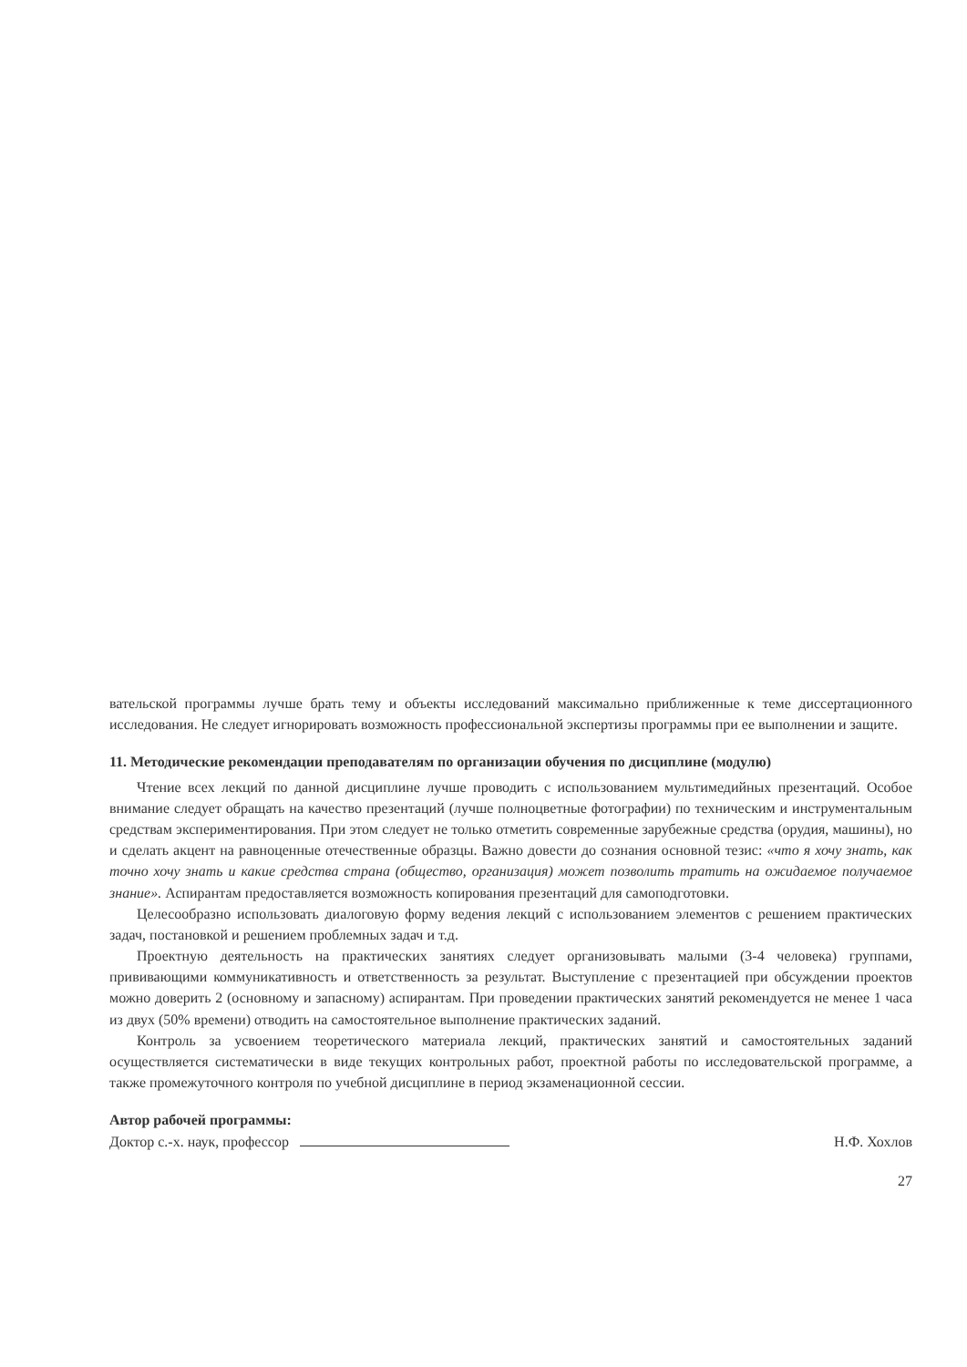вательской программы лучше брать тему и объекты исследований максимально приближенные к теме диссертационного исследования. Не следует игнорировать возможность профессиональной экспертизы программы при ее выполнении и защите.
11. Методические рекомендации преподавателям по организации обучения по дисциплине (модулю)
Чтение всех лекций по данной дисциплине лучше проводить с использованием мультимедийных презентаций. Особое внимание следует обращать на качество презентаций (лучше полноцветные фотографии) по техническим и инструментальным средствам экспериментирования. При этом следует не только отметить современные зарубежные средства (орудия, машины), но и сделать акцент на равноценные отечественные образцы. Важно довести до сознания основной тезис: «что я хочу знать, как точно хочу знать и какие средства страна (общество, организация) может позволить тратить на ожидаемое получаемое знание». Аспирантам предоставляется возможность копирования презентаций для самоподготовки.
Целесообразно использовать диалоговую форму ведения лекций с использованием элементов с решением практических задач, постановкой и решением проблемных задач и т.д.
Проектную деятельность на практических занятиях следует организовывать малыми (3-4 человека) группами, прививающими коммуникативность и ответственность за результат. Выступление с презентацией при обсуждении проектов можно доверить 2 (основному и запасному) аспирантам. При проведении практических занятий рекомендуется не менее 1 часа из двух (50% времени) отводить на самостоятельное выполнение практических заданий.
Контроль за усвоением теоретического материала лекций, практических занятий и самостоятельных заданий осуществляется систематически в виде текущих контрольных работ, проектной работы по исследовательской программе, а также промежуточного контроля по учебной дисциплине в период экзаменационной сессии.
Автор рабочей программы:
Доктор с.-х. наук, профессор
Н.Ф. Хохлов
27